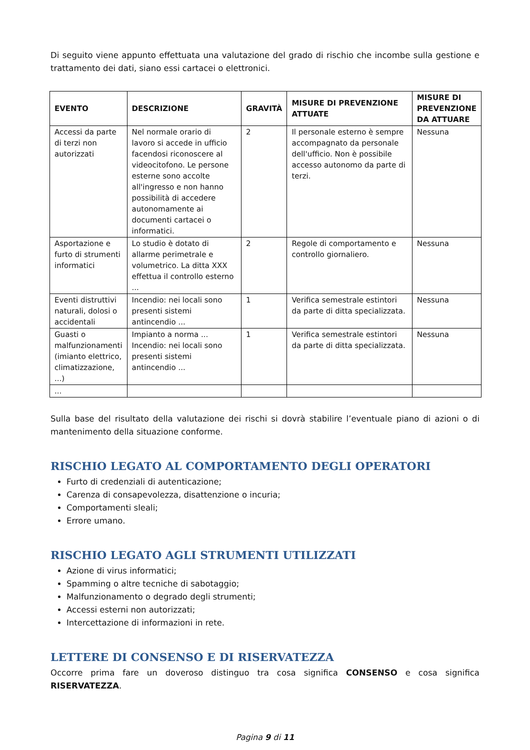Di seguito viene appunto effettuata una valutazione del grado di rischio che incombe sulla gestione e trattamento dei dati, siano essi cartacei o elettronici.
| EVENTO | DESCRIZIONE | GRAVITÀ | MISURE DI PREVENZIONE ATTUATE | MISURE DI PREVENZIONE DA ATTUARE |
| --- | --- | --- | --- | --- |
| Accessi da parte di terzi non autorizzati | Nel normale orario di lavoro si accede in ufficio facendosi riconoscere al videocitofono. Le persone esterne sono accolte all'ingresso e non hanno possibilità di accedere autonomamente ai documenti cartacei o informatici. | 2 | Il personale esterno è sempre accompagnato da personale dell'ufficio. Non è possibile accesso autonomo da parte di terzi. | Nessuna |
| Asportazione e furto di strumenti informatici | Lo studio è dotato di allarme perimetrale e volumetrico. La ditta XXX effettua il controllo esterno ... | 2 | Regole di comportamento e controllo giornaliero. | Nessuna |
| Eventi distruttivi naturali, dolosi o accidentali | Incendio: nei locali sono presenti sistemi antincendio ... | 1 | Verifica semestrale estintori da parte di ditta specializzata. | Nessuna |
| Guasti o malfunzionamenti (imianto elettrico, climatizzazione, ...) | Impianto a norma ... Incendio: nei locali sono presenti sistemi antincendio ... | 1 | Verifica semestrale estintori da parte di ditta specializzata. | Nessuna |
| ... | | | | |
Sulla base del risultato della valutazione dei rischi si dovrà stabilire l’eventuale piano di azioni o di mantenimento della situazione conforme.
RISCHIO LEGATO AL COMPORTAMENTO DEGLI OPERATORI
Furto di credenziali di autenticazione;
Carenza di consapevolezza, disattenzione o incuria;
Comportamenti sleali;
Errore umano.
RISCHIO LEGATO AGLI STRUMENTI UTILIZZATI
Azione di virus informatici;
Spamming o altre tecniche di sabotaggio;
Malfunzionamento o degrado degli strumenti;
Accessi esterni non autorizzati;
Intercettazione di informazioni in rete.
LETTERE DI CONSENSO E DI RISERVATEZZA
Occorre prima fare un doveroso distinguo tra cosa significa CONSENSO e cosa significa RISERVATEZZA.
Pagina 9 di 11